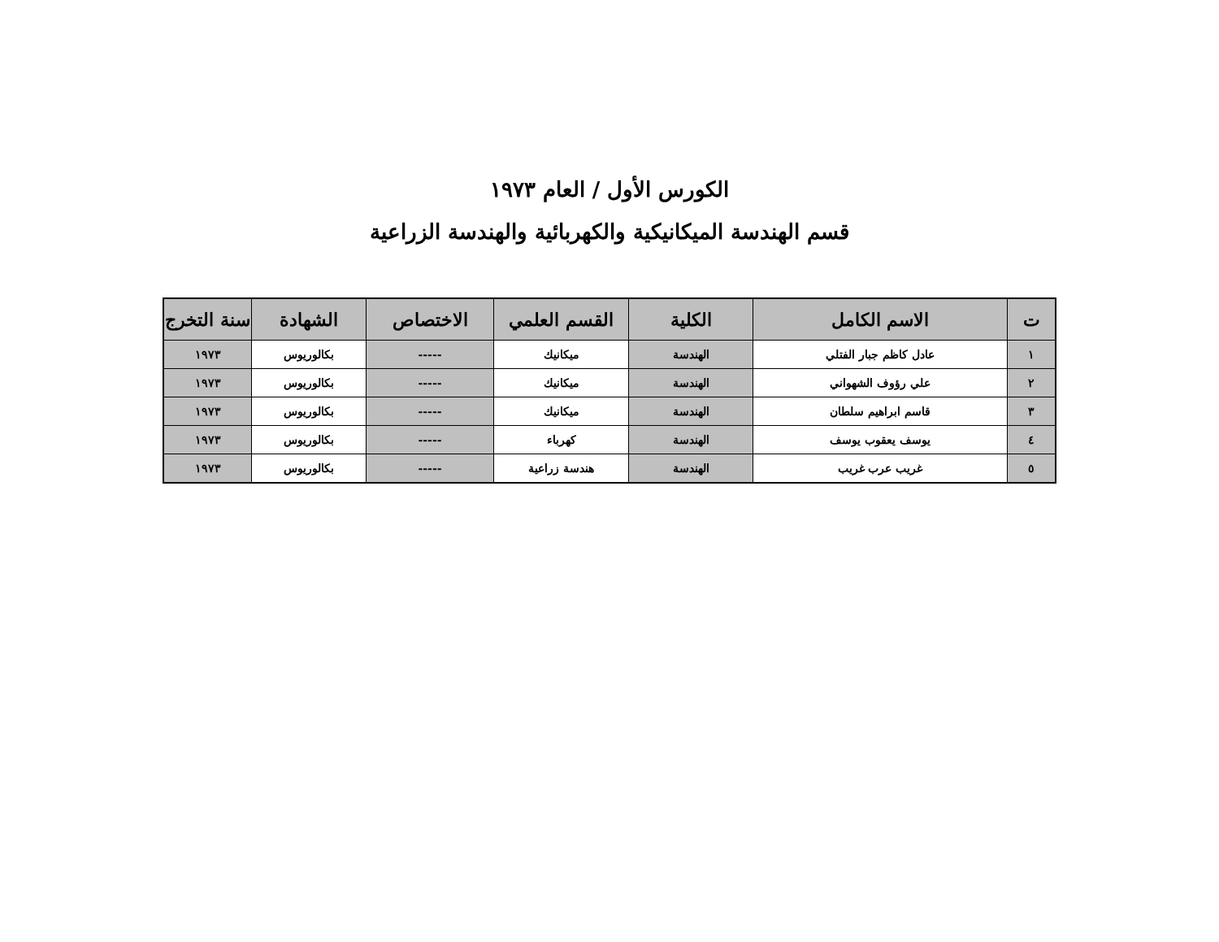الكورس الأول / العام ١٩٧٣
قسم الهندسة الميكانيكية والكهربائية والهندسة الزراعية
| ت | الاسم الكامل | الكلية | القسم العلمي | الاختصاص | الشهادة | سنة التخرج |
| --- | --- | --- | --- | --- | --- | --- |
| ١ | عادل كاظم جبار الفتلي | الهندسة | ميكانيك | ----- | بكالوريوس | ١٩٧٣ |
| ٢ | علي رؤوف الشهواني | الهندسة | ميكانيك | ----- | بكالوريوس | ١٩٧٣ |
| ٣ | قاسم ابراهيم سلطان | الهندسة | ميكانيك | ----- | بكالوريوس | ١٩٧٣ |
| ٤ | يوسف يعقوب يوسف | الهندسة | كهرباء | ----- | بكالوريوس | ١٩٧٣ |
| ٥ | غريب عرب غريب | الهندسة | هندسة زراعية | ----- | بكالوريوس | ١٩٧٣ |